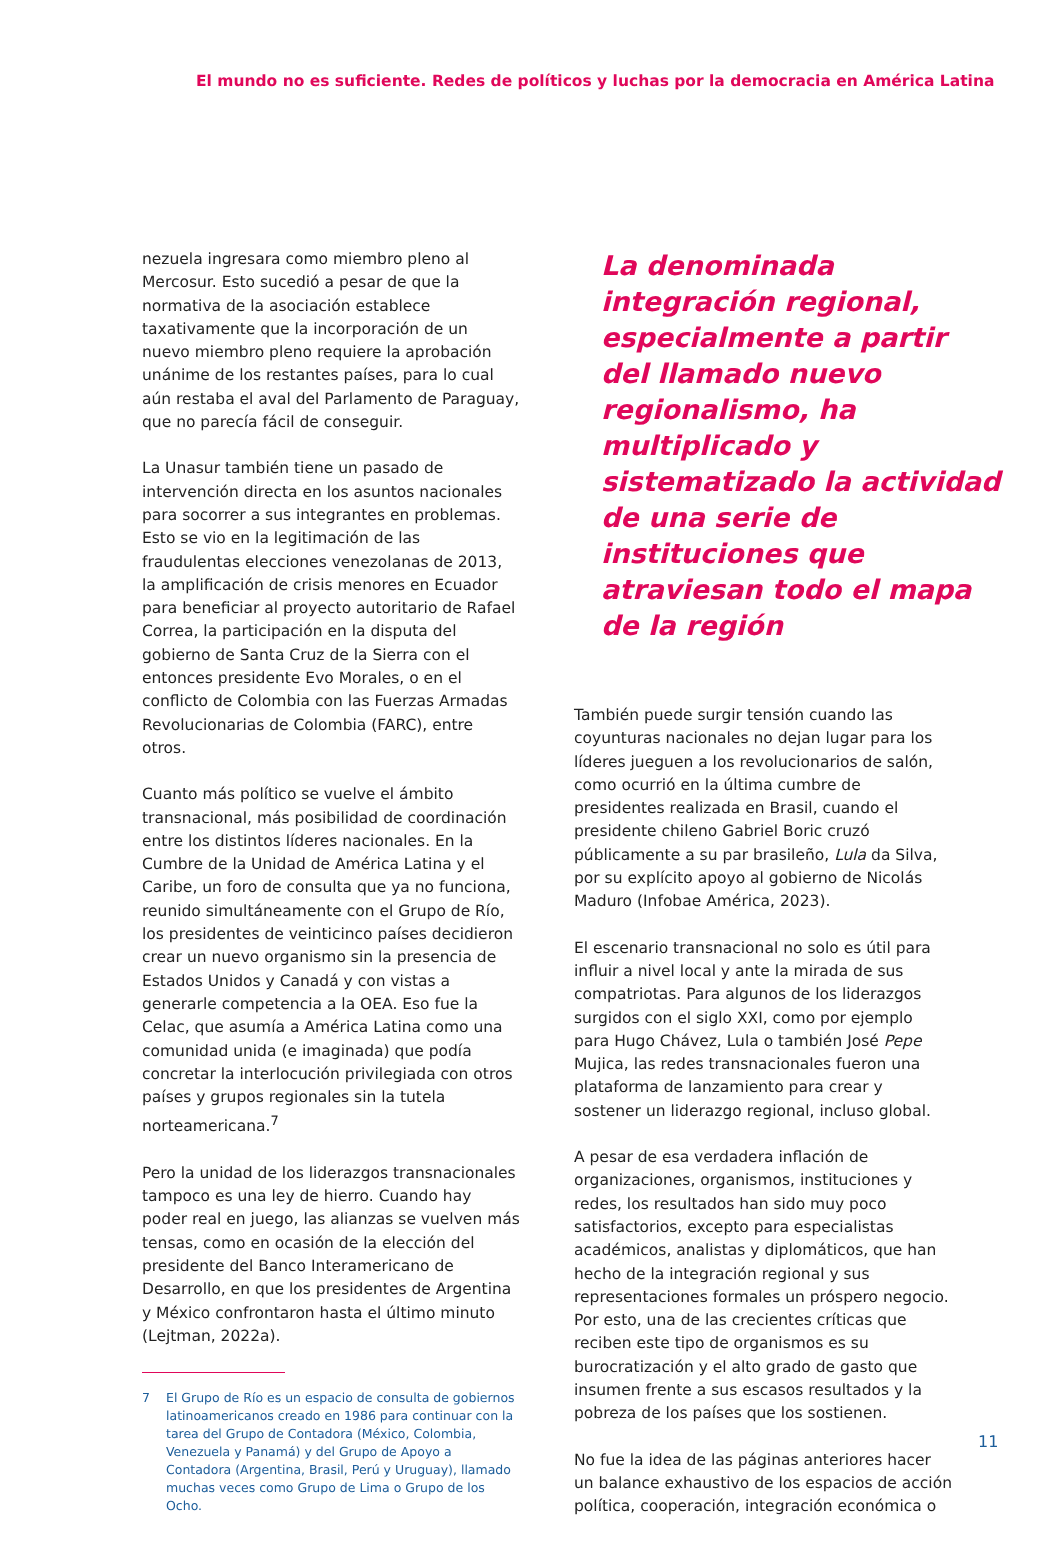El mundo no es suficiente. Redes de políticos y luchas por la democracia en América Latina
nezuela ingresara como miembro pleno al Mercosur. Esto sucedió a pesar de que la normativa de la asociación establece taxativamente que la incorporación de un nuevo miembro pleno requiere la aprobación unánime de los restantes países, para lo cual aún restaba el aval del Parlamento de Paraguay, que no parecía fácil de conseguir.
La Unasur también tiene un pasado de intervención directa en los asuntos nacionales para socorrer a sus integrantes en problemas. Esto se vio en la legitimación de las fraudulentas elecciones venezolanas de 2013, la amplificación de crisis menores en Ecuador para beneficiar al proyecto autoritario de Rafael Correa, la participación en la disputa del gobierno de Santa Cruz de la Sierra con el entonces presidente Evo Morales, o en el conflicto de Colombia con las Fuerzas Armadas Revolucionarias de Colombia (FARC), entre otros.
Cuanto más político se vuelve el ámbito transnacional, más posibilidad de coordinación entre los distintos líderes nacionales. En la Cumbre de la Unidad de América Latina y el Caribe, un foro de consulta que ya no funciona, reunido simultáneamente con el Grupo de Río, los presidentes de veinticinco países decidieron crear un nuevo organismo sin la presencia de Estados Unidos y Canadá y con vistas a generarle competencia a la OEA. Eso fue la Celac, que asumía a América Latina como una comunidad unida (e imaginada) que podía concretar la interlocución privilegiada con otros países y grupos regionales sin la tutela norteamericana.<sup>7</sup>
Pero la unidad de los liderazgos transnacionales tampoco es una ley de hierro. Cuando hay poder real en juego, las alianzas se vuelven más tensas, como en ocasión de la elección del presidente del Banco Interamericano de Desarrollo, en que los presidentes de Argentina y México confrontaron hasta el último minuto (Lejtman, 2022a).
7 El Grupo de Río es un espacio de consulta de gobiernos latinoamericanos creado en 1986 para continuar con la tarea del Grupo de Contadora (México, Colombia, Venezuela y Panamá) y del Grupo de Apoyo a Contadora (Argentina, Brasil, Perú y Uruguay), llamado muchas veces como Grupo de Lima o Grupo de los Ocho.
La denominada integración regional, especialmente a partir del llamado nuevo regionalismo, ha multiplicado y sistematizado la actividad de una serie de instituciones que atraviesan todo el mapa de la región
También puede surgir tensión cuando las coyunturas nacionales no dejan lugar para los líderes jueguen a los revolucionarios de salón, como ocurrió en la última cumbre de presidentes realizada en Brasil, cuando el presidente chileno Gabriel Boric cruzó públicamente a su par brasileño, Lula da Silva, por su explícito apoyo al gobierno de Nicolás Maduro (Infobae América, 2023).
El escenario transnacional no solo es útil para influir a nivel local y ante la mirada de sus compatriotas. Para algunos de los liderazgos surgidos con el siglo XXI, como por ejemplo para Hugo Chávez, Lula o también José Pepe Mujica, las redes transnacionales fueron una plataforma de lanzamiento para crear y sostener un liderazgo regional, incluso global.
A pesar de esa verdadera inflación de organizaciones, organismos, instituciones y redes, los resultados han sido muy poco satisfactorios, excepto para especialistas académicos, analistas y diplomáticos, que han hecho de la integración regional y sus representaciones formales un próspero negocio. Por esto, una de las crecientes críticas que reciben este tipo de organismos es su burocratización y el alto grado de gasto que insumen frente a sus escasos resultados y la pobreza de los países que los sostienen.
No fue la idea de las páginas anteriores hacer un balance exhaustivo de los espacios de acción política, cooperación, integración económica o
11